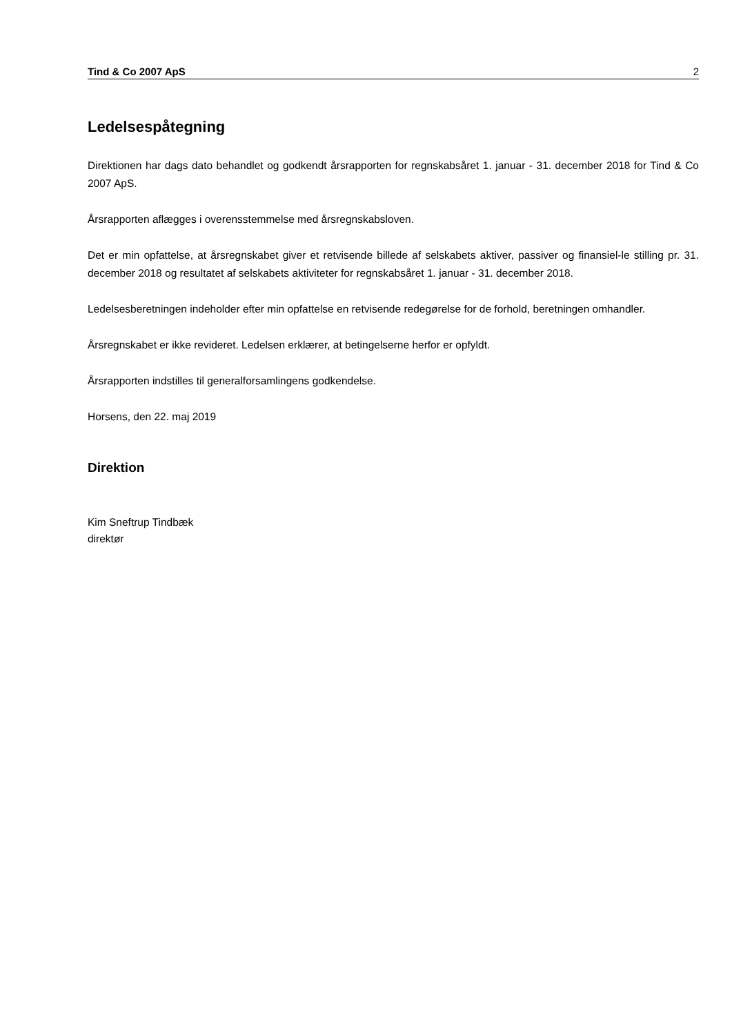Tind & Co 2007 ApS 2
Ledelsespåtegning
Direktionen har dags dato behandlet og godkendt årsrapporten for regnskabsåret 1. januar - 31. december 2018 for Tind & Co 2007 ApS.
Årsrapporten aflægges i overensstemmelse med årsregnskabsloven.
Det er min opfattelse, at årsregnskabet giver et retvisende billede af selskabets aktiver, passiver og finansiel-le stilling pr. 31. december 2018 og resultatet af selskabets aktiviteter for regnskabsåret 1. januar - 31. december 2018.
Ledelsesberetningen indeholder efter min opfattelse en retvisende redegørelse for de forhold, beretningen omhandler.
Årsregnskabet er ikke revideret. Ledelsen erklærer, at betingelserne herfor er opfyldt.
Årsrapporten indstilles til generalforsamlingens godkendelse.
Horsens, den 22. maj 2019
Direktion
Kim Sneftrup Tindbæk
direktør